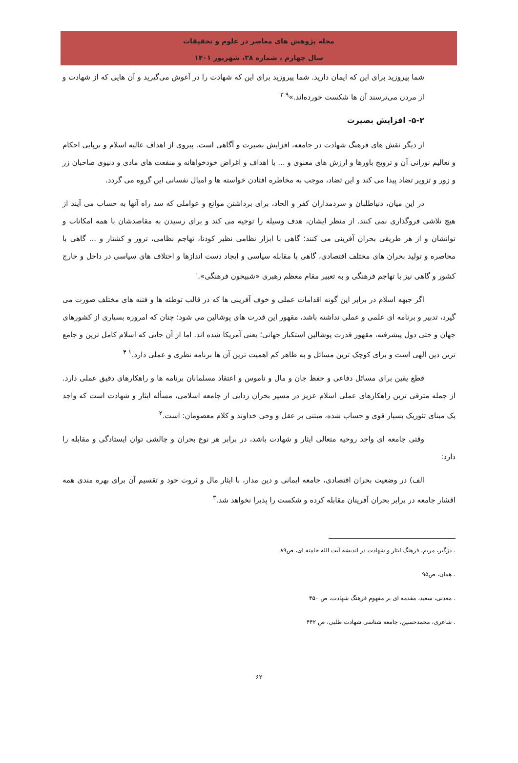مجله پژوهش های معاصر در علوم و تحقیقات
سال چهارم ، شماره ۳۸، شهریور ۱۴۰۱
شما پیروزید برای این که ایمان دارید. شما پیروزید برای این که شهادت را در آغوش می‌گیرید و آن هایی که از شهادت و از مردن می‌ترسند آن ها شکست خورده‌اند.»<sup>۹ ۳</sup>
۵-۲- افزایش بصیرت
از دیگر نقش های فرهنگ شهادت در جامعه، افزایش بصیرت و آگاهی است. پیروی از اهداف عالیه اسلام و برپایی احکام و تعالیم نورانی آن و ترویج باورها و ارزش های معنوی و ... با اهداف و اغراض خودخواهانه و منفعت های مادی و دنیوی صاحبان زر و زور و تزویر تضاد پیدا می کند و این تضاد، موجب به مخاطره افتادن خواسته ها و امیال نفسانی این گروه می گردد.
در این میان، دنیاطلبان و سردمداران کفر و الحاد، برای برداشتن موانع و عواملی که سد راه آنها به حساب می آیند از هیچ تلاشی فروگذاری نمی کنند. از منظر ایشان، هدف وسیله را توجیه می کند و برای رسیدن به مقاصدشان با همه امکانات و توانشان و از هر طریقی بحران آفرینی می کنند؛ گاهی با ابزار نظامی نظیر کودتا، تهاجم نظامی، ترور و کشتار و ... گاهی با محاصره و تولید بحران های مختلف اقتصادی، گاهی با مقابله سیاسی و ایجاد دست اندازها و اختلاف های سیاسی در داخل و خارج کشور و گاهی نیز با تهاجم فرهنگی و به تعبیر مقام معظم رهبری «شبیخون فرهنگی».<sup>۰</sup>
اگر جبهه اسلام در برابر این گونه اقدامات عملی و خوف آفرینی ها که در قالب توطئه ها و فتنه های مختلف صورت می گیرد، تدبیر و برنامه ای علمی و عملی نداشته باشد، مقهور این قدرت های پوشالین می شود؛ چنان که امروزه بسیاری از کشورهای جهان و حتی دول پیشرفته، مقهور قدرت پوشالین استکبار جهانی؛ یعنی آمریکا شده اند. اما از آن جایی که اسلام کامل ترین و جامع ترین دین الهی است و برای کوچک ترین مسائل و به ظاهر کم اهمیت ترین آن ها برنامه نظری و عملی دارد.<sup>۱ ۴</sup>
قطع یقین برای مسائل دفاعی و حفظ جان و مال و ناموس و اعتقاد مسلمانان برنامه ها و راهکارهای دقیق عملی دارد. از جمله مترقی ترین راهکارهای عملی اسلام عزیز در مسیر بحران زدایی از جامعه اسلامی، مسأله ایثار و شهادت است که واجد یک مبنای تئوریک بسیار قوی و حساب شده، مبتنی بر عقل و وحی خداوند و کلام معصومان: است.<sup>۲</sup>
وقتی جامعه ای واجد روحیه متعالی ایثار و شهادت باشد، در برابر هر نوع بحران و چالشی توان ایستادگی و مقابله را دارد:
الف) در وضعیت بحران اقتصادی، جامعه ایمانی و دین مدار، با ایثار مال و ثروت خود و تقسیم آن برای بهره مندی همه اقشار جامعه در برابر بحران آفرینان مقابله کرده و شکست را پذیرا نخواهد شد.<sup>۳</sup>
. دژگیر، مریم، فرهنگ ایثار و شهادت در اندیشه آیت الله خامنه ای، ص۸۹
. همان، ص۹۵
. معدنی، سعید، مقدمه ای بر مفهوم فرهنگ شهادت، ص ۴۵۰
. شاعری، محمدحسین، جامعه شناسی شهادت طلبی، ص ۴۴۲
۶۲